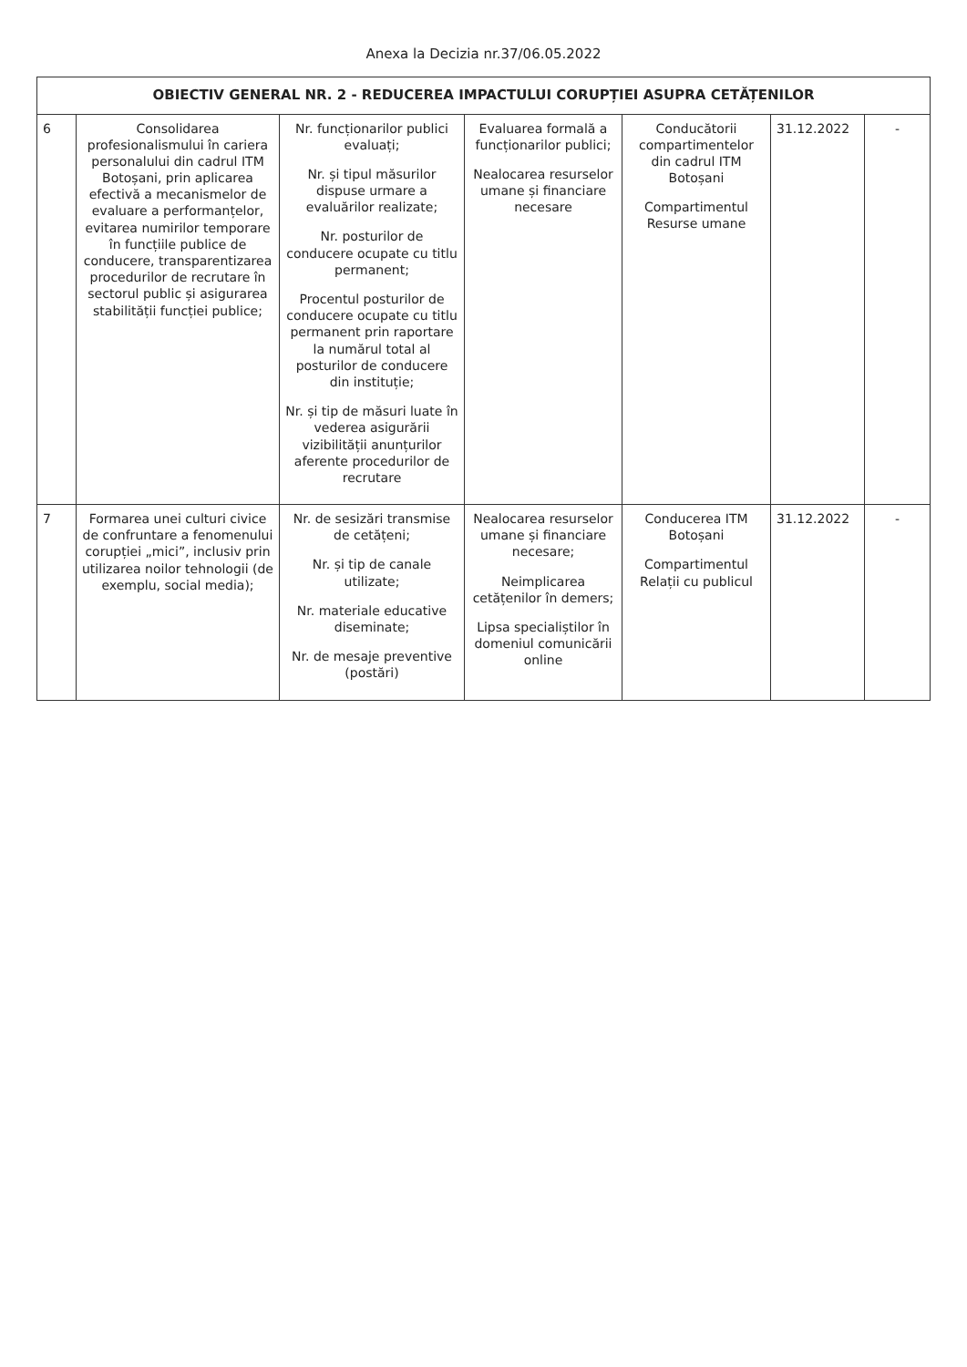Anexa la Decizia nr.37/06.05.2022
| OBIECTIV GENERAL NR. 2 - REDUCEREA IMPACTULUI CORUPȚIEI ASUPRA CETĂȚENILOR | | | | | | |
| --- | --- | --- | --- | --- | --- | --- |
| 6 | Consolidarea profesionalismului în cariera personalului din cadrul ITM Botoșani, prin aplicarea efectivă a mecanismelor de evaluare a performanțelor, evitarea numirilor temporare în funcțiile publice de conducere, transparentizarea procedurilor de recrutare în sectorul public și asigurarea stabilității funcției publice; | Nr. funcționarilor publici evaluați; Nr. și tipul măsurilor dispuse urmare a evaluărilor realizate; Nr. posturilor de conducere ocupate cu titlu permanent; Procentul posturilor de conducere ocupate cu titlu permanent prin raportare la numărul total al posturilor de conducere din instituție; Nr. și tip de măsuri luate în vederea asigurării vizibilității anunțurilor aferente procedurilor de recrutare | Evaluarea formală a funcționarilor publici; Nealocarea resurselor umane și financiare necesare | Conducătorii compartimentelor din cadrul ITM Botoșani Compartimentul Resurse umane | 31.12.2022 | - |
| 7 | Formarea unei culturi civice de confruntare a fenomenului corupției „mici”, inclusiv prin utilizarea noilor tehnologii (de exemplu, social media); | Nr. de sesizări transmise de cetățeni; Nr. și tip de canale utilizate; Nr. materiale educative diseminate; Nr. de mesaje preventive (postări) | Nealocarea resurselor umane și financiare necesare; Neimplicarea cetățenilor în demers; Lipsa specialiștilor în domeniul comunicării online | Conducerea ITM Botoșani Compartimentul Relații cu publicul | 31.12.2022 | - |